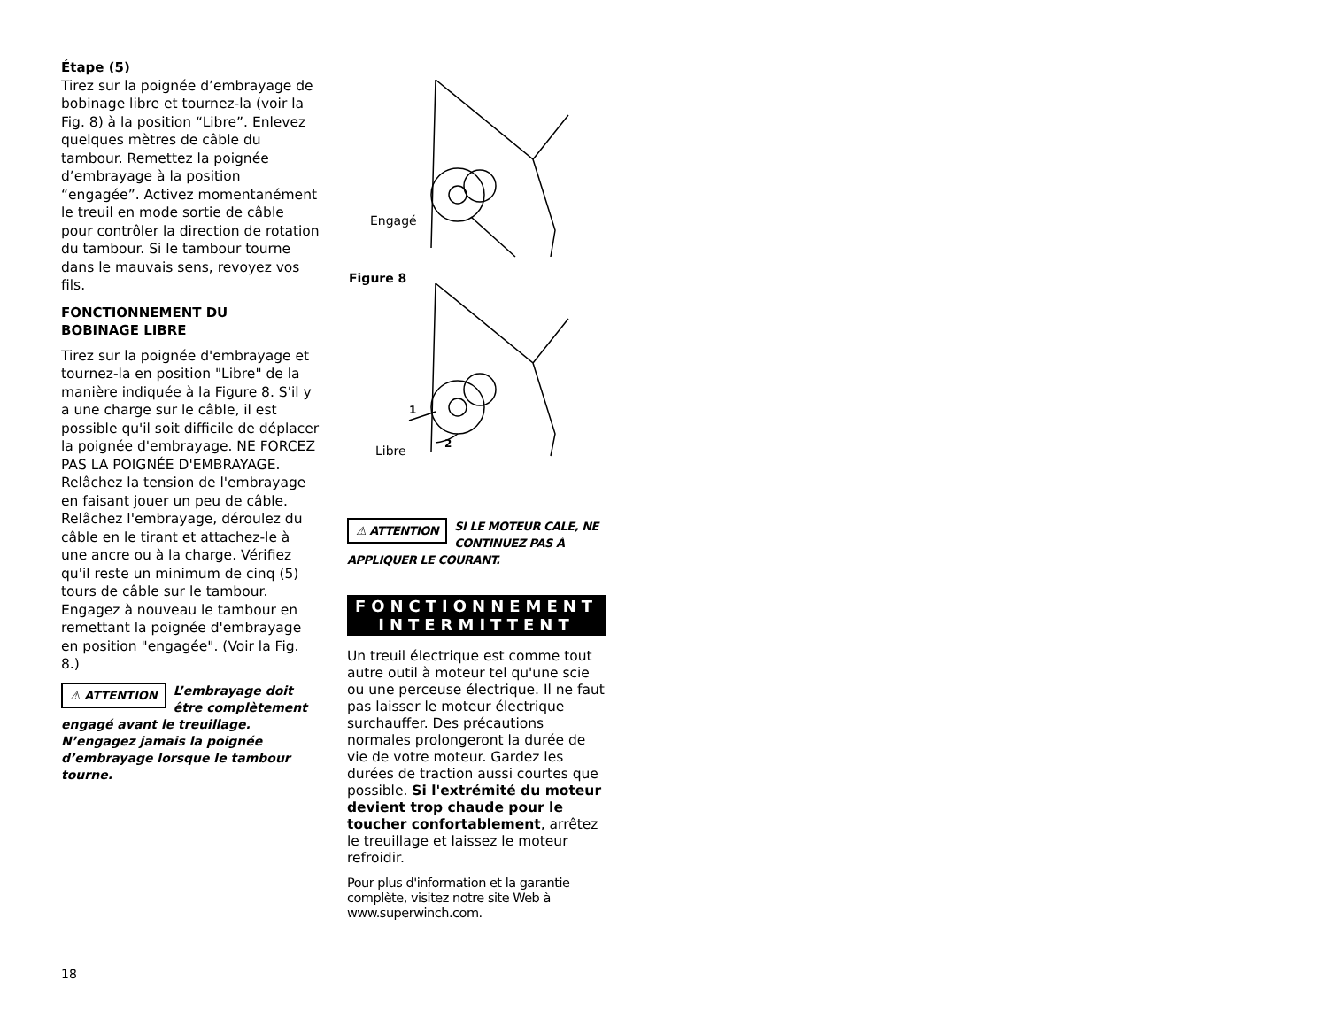Étape (5)
Tirez sur la poignée d’embrayage de bobinage libre et tournez-la (voir la Fig. 8) à la position “Libre”. Enlevez quelques mètres de câble du tambour. Remettez la poignée d’embrayage à la position “engagée”. Activez momentanément le treuil en mode sortie de câble pour contrôler la direction de rotation du tambour. Si le tambour tourne dans le mauvais sens, revoyez vos fils.
FONCTIONNEMENT DU
BOBINAGE LIBRE
Tirez sur la poignée d'embrayage et tournez-la en position "Libre" de la manière indiquée à la Figure 8. S'il y a une charge sur le câble, il est possible qu'il soit difficile de déplacer la poignée d'embrayage. NE FORCEZ PAS LA POIGNÉE D'EMBRAYAGE. Relâchez la tension de l'embrayage en faisant jouer un peu de câble. Relâchez l'embrayage, déroulez du câble en le tirant et attachez-le à une ancre ou à la charge. Vérifiez qu'il reste un minimum de cinq (5) tours de câble sur le tambour. Engagez à nouveau le tambour en remettant la poignée d'embrayage en position "engagée". (Voir la Fig. 8.)
⚠ ATTENTION L’embrayage doit être complètement engagé avant le treuillage. N’engagez jamais la poignée d’embrayage lorsque le tambour tourne.
Engagé
Figure 8
Libre
1
2
⚠ ATTENTION SI LE MOTEUR CALE, NE CONTINUEZ PAS À APPLIQUER LE COURANT.
FONCTIONNEMENT
INTERMITTENT
Un treuil électrique est comme tout autre outil à moteur tel qu'une scie ou une perceuse électrique. Il ne faut pas laisser le moteur électrique surchauffer. Des précautions normales prolongeront la durée de vie de votre moteur. Gardez les durées de traction aussi courtes que possible. Si l'extrémité du moteur devient trop chaude pour le toucher confortablement, arrêtez le treuillage et laissez le moteur refroidir.
Pour plus d'information et la garantie complète, visitez notre site Web à www.superwinch.com.
18